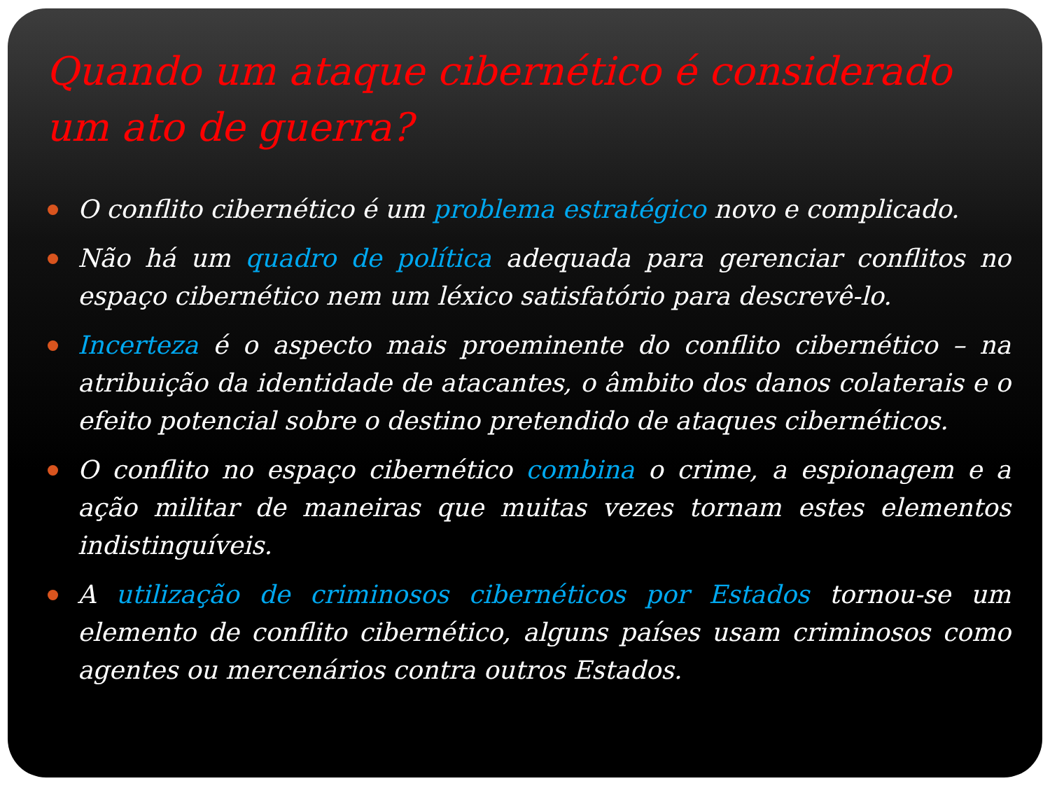Quando um ataque cibernético é considerado um ato de guerra?
O conflito cibernético é um problema estratégico novo e complicado.
Não há um quadro de política adequada para gerenciar conflitos no espaço cibernético nem um léxico satisfatório para descrevê-lo.
Incerteza é o aspecto mais proeminente do conflito cibernético – na atribuição da identidade de atacantes, o âmbito dos danos colaterais e o efeito potencial sobre o destino pretendido de ataques cibernéticos.
O conflito no espaço cibernético combina o crime, a espionagem e a ação militar de maneiras que muitas vezes tornam estes elementos indistinguíveis.
A utilização de criminosos cibernéticos por Estados tornou-se um elemento de conflito cibernético, alguns países usam criminosos como agentes ou mercenários contra outros Estados.